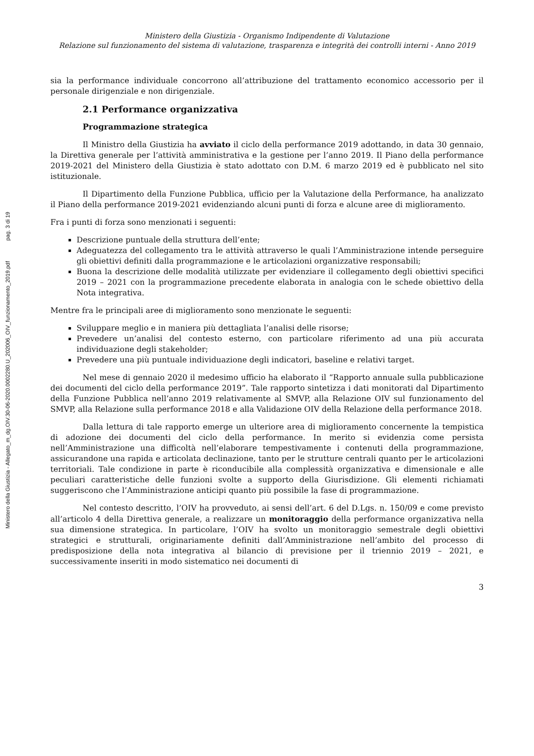pag. 3 di 19
Ministero della Giustizia - Allegato_m_dg.OIV.30-06-2020.0002280.U_202006_OIV_funzionamento_2019.pdf
Ministero della Giustizia - Organismo Indipendente di Valutazione
Relazione sul funzionamento del sistema di valutazione, trasparenza e integrità dei controlli interni - Anno 2019
sia la performance individuale concorrono all’attribuzione del trattamento economico accessorio per il personale dirigenziale e non dirigenziale.
2.1 Performance organizzativa
Programmazione strategica
Il Ministro della Giustizia ha avviato il ciclo della performance 2019 adottando, in data 30 gennaio, la Direttiva generale per l’attività amministrativa e la gestione per l’anno 2019. Il Piano della performance 2019-2021 del Ministero della Giustizia è stato adottato con D.M. 6 marzo 2019 ed è pubblicato nel sito istituzionale.
Il Dipartimento della Funzione Pubblica, ufficio per la Valutazione della Performance, ha analizzato il Piano della performance 2019-2021 evidenziando alcuni punti di forza e alcune aree di miglioramento.
Fra i punti di forza sono menzionati i seguenti:
Descrizione puntuale della struttura dell’ente;
Adeguatezza del collegamento tra le attività attraverso le quali l’Amministrazione intende perseguire gli obiettivi definiti dalla programmazione e le articolazioni organizzative responsabili;
Buona la descrizione delle modalità utilizzate per evidenziare il collegamento degli obiettivi specifici 2019 – 2021 con la programmazione precedente elaborata in analogia con le schede obiettivo della Nota integrativa.
Mentre fra le principali aree di miglioramento sono menzionate le seguenti:
Sviluppare meglio e in maniera più dettagliata l’analisi delle risorse;
Prevedere un’analisi del contesto esterno, con particolare riferimento ad una più accurata individuazione degli stakeholder;
Prevedere una più puntuale individuazione degli indicatori, baseline e relativi target.
Nel mese di gennaio 2020 il medesimo ufficio ha elaborato il “Rapporto annuale sulla pubblicazione dei documenti del ciclo della performance 2019”. Tale rapporto sintetizza i dati monitorati dal Dipartimento della Funzione Pubblica nell’anno 2019 relativamente al SMVP, alla Relazione OIV sul funzionamento del SMVP, alla Relazione sulla performance 2018 e alla Validazione OIV della Relazione della performance 2018.
Dalla lettura di tale rapporto emerge un ulteriore area di miglioramento concernente la tempistica di adozione dei documenti del ciclo della performance. In merito si evidenzia come persista nell’Amministrazione una difficoltà nell’elaborare tempestivamente i contenuti della programmazione, assicurandone una rapida e articolata declinazione, tanto per le strutture centrali quanto per le articolazioni territoriali. Tale condizione in parte è riconducibile alla complessità organizzativa e dimensionale e alle peculiari caratteristiche delle funzioni svolte a supporto della Giurisdizione. Gli elementi richiamati suggeriscono che l’Amministrazione anticipi quanto più possibile la fase di programmazione.
Nel contesto descritto, l’OIV ha provveduto, ai sensi dell’art. 6 del D.Lgs. n. 150/09 e come previsto all’articolo 4 della Direttiva generale, a realizzare un monitoraggio della performance organizzativa nella sua dimensione strategica. In particolare, l’OIV ha svolto un monitoraggio semestrale degli obiettivi strategici e strutturali, originariamente definiti dall’Amministrazione nell’ambito del processo di predisposizione della nota integrativa al bilancio di previsione per il triennio 2019 – 2021, e successivamente inseriti in modo sistematico nei documenti di
3